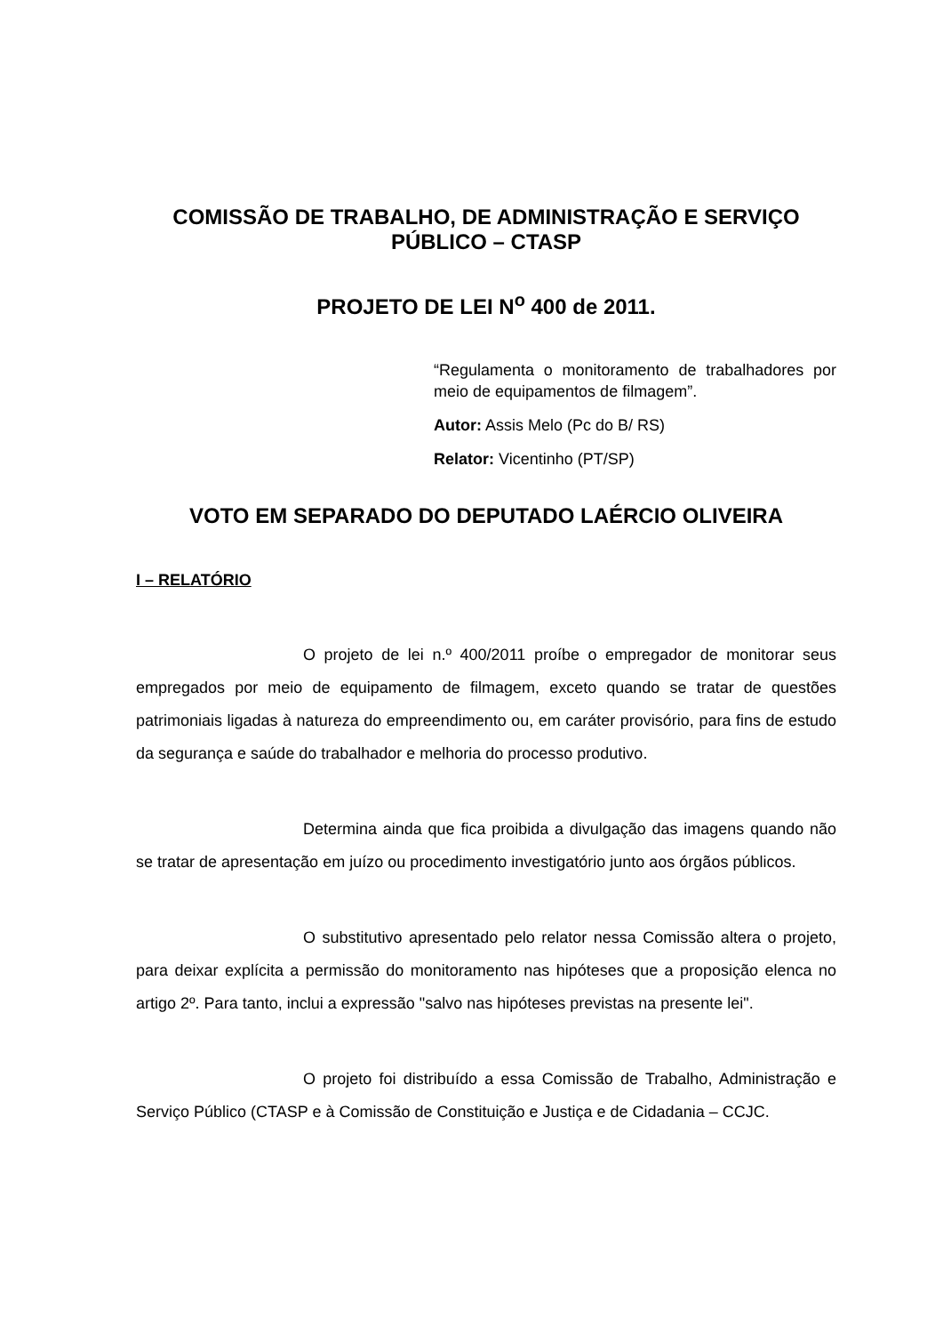COMISSÃO DE TRABALHO, DE ADMINISTRAÇÃO E SERVIÇO PÚBLICO – CTASP
PROJETO DE LEI N<sup>o</sup> 400 de 2011.
“Regulamenta o monitoramento de trabalhadores por meio de equipamentos de filmagem”.
Autor: Assis Melo (Pc do B/ RS)
Relator: Vicentinho (PT/SP)
VOTO EM SEPARADO DO DEPUTADO LAÉRCIO OLIVEIRA
I – RELATÓRIO
O projeto de lei n.º 400/2011 proíbe o empregador de monitorar seus empregados por meio de equipamento de filmagem, exceto quando se tratar de questões patrimoniais ligadas à natureza do empreendimento ou, em caráter provisório, para fins de estudo da segurança e saúde do trabalhador e melhoria do processo produtivo.
Determina ainda que fica proibida a divulgação das imagens quando não se tratar de apresentação em juízo ou procedimento investigatório junto aos órgãos públicos.
O substitutivo apresentado pelo relator nessa Comissão altera o projeto, para deixar explícita a permissão do monitoramento nas hipóteses que a proposição elenca no artigo 2º. Para tanto, inclui a expressão "salvo nas hipóteses previstas na presente lei".
O projeto foi distribuído a essa Comissão de Trabalho, Administração e Serviço Público (CTASP e à Comissão de Constituição e Justiça e de Cidadania – CCJC.